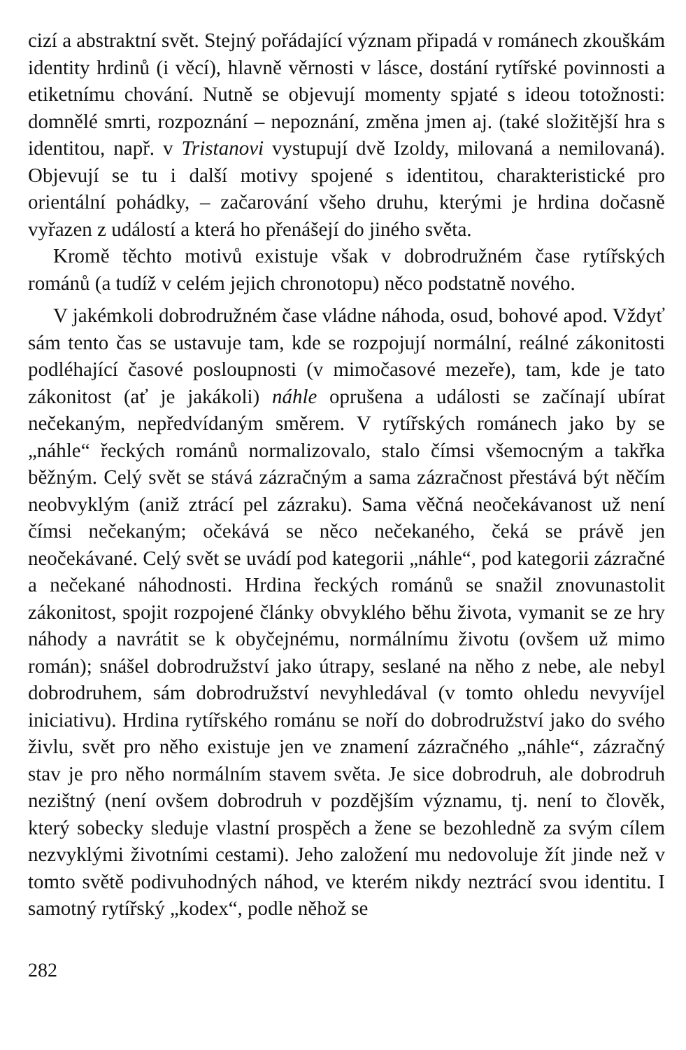cizí a abstraktní svět. Stejný pořádající význam připadá v románech zkouškám identity hrdinů (i věcí), hlavně věrnosti v lásce, dostání rytířské povinnosti a etiketnímu chování. Nutně se objevují momenty spjaté s ideou totožnosti: domnělé smrti, rozpoznání – nepoznání, změna jmen aj. (také složitější hra s identitou, např. v Tristanovi vystupují dvě Izoldy, milovaná a nemilovaná). Objevují se tu i další motivy spojené s identitou, charakteristické pro orientální pohádky, – začarování všeho druhu, kterými je hrdina dočasně vyřazen z událostí a která ho přenášejí do jiného světa.
Kromě těchto motivů existuje však v dobrodružném čase rytířských románů (a tudíž v celém jejich chronotopu) něco podstatně nového.
V jakémkoli dobrodružném čase vládne náhoda, osud, bohové apod. Vždyť sám tento čas se ustavuje tam, kde se rozpojují normální, reálné zákonitosti podléhající časové posloupnosti (v mimočasové mezeře), tam, kde je tato zákonitost (ať je jakákoli) náhle oprušena a události se začínají ubírat nečekaným, nepředvídaným směrem. V rytířských románech jako by se „náhle“ řeckých románů normalizovalo, stalo čímsi všemocným a takřka běžným. Celý svět se stává zázračným a sama zázračnost přestává být něčím neobvyklým (aniž ztrácí pel zázraku). Sama věčná neočekávanost už není čímsi nečekaným; očekává se něco nečekaného, čeká se právě jen neočekávané. Celý svět se uvádí pod kategorii „náhle“, pod kategorii zázračné a nečekané náhodnosti. Hrdina řeckých románů se snažil znovunastolit zákonitost, spojit rozpojené články obvyklého běhu života, vymanit se ze hry náhody a navrátit se k obyčejnému, normálnímu životu (ovšem už mimo román); snášel dobrodružství jako útrapy, seslané na něho z nebe, ale nebyl dobrodruhem, sám dobrodružství nevyhledával (v tomto ohledu nevyvíjel iniciativu). Hrdina rytířského románu se noří do dobrodružství jako do svého živlu, svět pro něho existuje jen ve znamení zázračného „náhle“, zázračný stav je pro něho normálním stavem světa. Je sice dobrodruh, ale dobrodruh nezištný (není ovšem dobrodruh v pozdějším významu, tj. není to člověk, který sobecky sleduje vlastní prospěch a žene se bezohledně za svým cílem nezvyklými životními cestami). Jeho založení mu nedovoluje žít jinde než v tomto světě podivuhodných náhod, ve kterém nikdy neztrácí svou identitu. I samotný rytířský „kodex“, podle něhož se
282